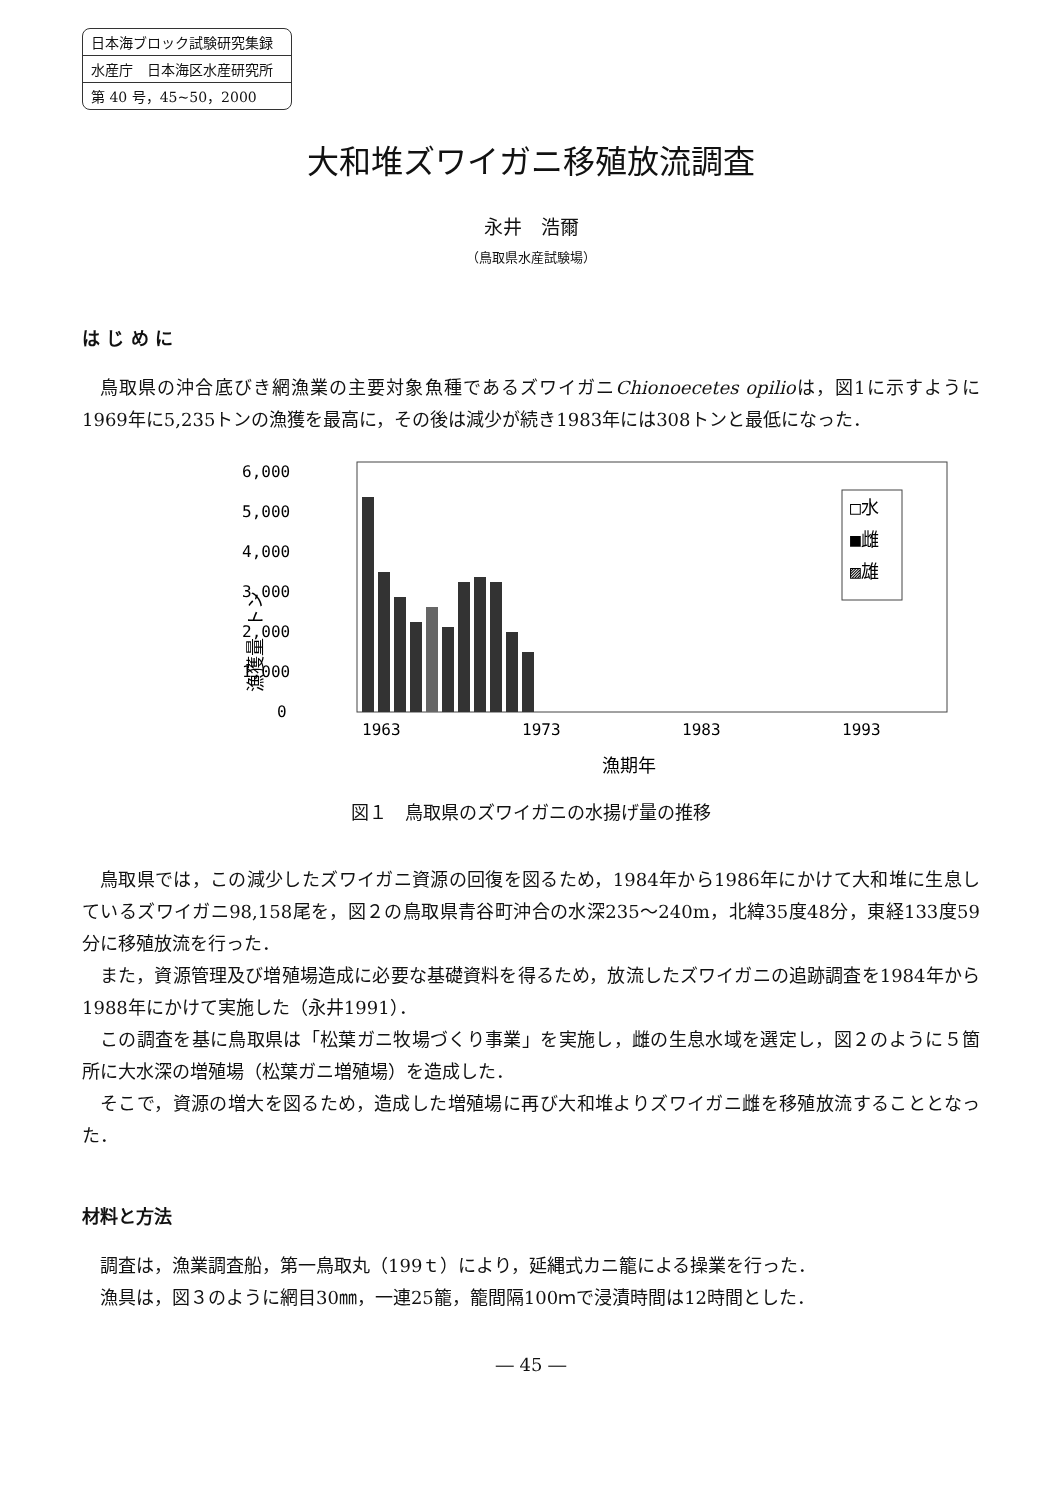日本海ブロック試験研究集録
水産庁　日本海区水産研究所
第 40 号，45~50，2000
大和堆ズワイガニ移殖放流調査
永井　浩爾
（鳥取県水産試験場）
は じ め に
鳥取県の沖合底びき網漁業の主要対象魚種であるズワイガニChionoecetes opilioは，図1に示すように1969年に5,235トンの漁獲を最高に，その後は減少が続き1983年には308トンと最低になった．
漁獲量 トン
6,000
5,000
4,000
3,000
2,000
1,000
0
1963
1973
1983
1993
□水
■雌
▨雄
漁期年
図１　鳥取県のズワイガニの水揚げ量の推移
鳥取県では，この減少したズワイガニ資源の回復を図るため，1984年から1986年にかけて大和堆に生息しているズワイガニ98,158尾を，図２の鳥取県青谷町沖合の水深235～240m，北緯35度48分，東経133度59分に移殖放流を行った．
また，資源管理及び増殖場造成に必要な基礎資料を得るため，放流したズワイガニの追跡調査を1984年から1988年にかけて実施した（永井1991）．
この調査を基に鳥取県は「松葉ガニ牧場づくり事業」を実施し，雌の生息水域を選定し，図２のように５箇所に大水深の増殖場（松葉ガニ増殖場）を造成した．
そこで，資源の増大を図るため，造成した増殖場に再び大和堆よりズワイガニ雌を移殖放流することとなった．
材料と方法
調査は，漁業調査船，第一鳥取丸（199ｔ）により，延縄式カニ籠による操業を行った．
漁具は，図３のように網目30㎜，一連25籠，籠間隔100ｍで浸漬時間は12時間とした．
― 45 ―